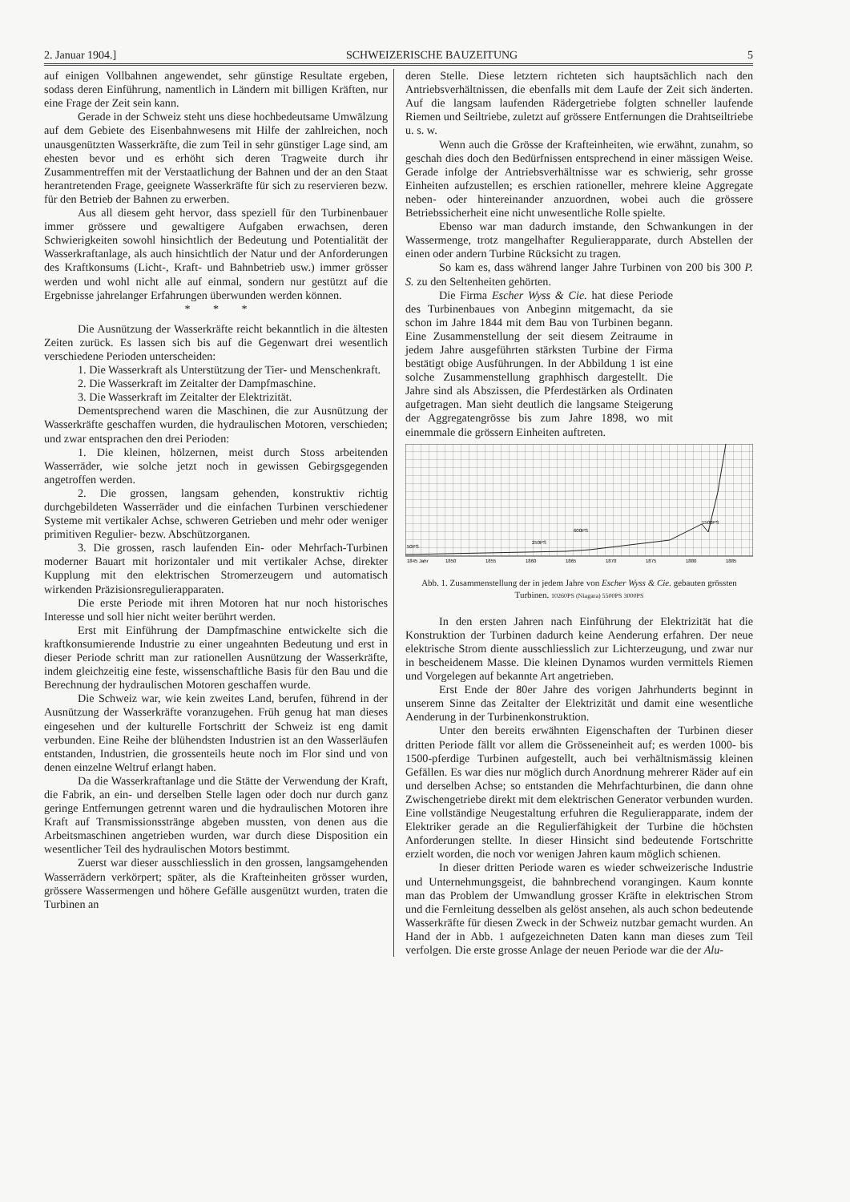2. Januar 1904.] SCHWEIZERISCHE BAUZEITUNG 5
auf einigen Vollbahnen angewendet, sehr günstige Resultate ergeben, sodass deren Einführung, namentlich in Ländern mit billigen Kräften, nur eine Frage der Zeit sein kann.
Gerade in der Schweiz steht uns diese hochbedeutsame Umwälzung auf dem Gebiete des Eisenbahnwesens mit Hilfe der zahlreichen, noch unausgenützten Wasserkräfte, die zum Teil in sehr günstiger Lage sind, am ehesten bevor und es erhöht sich deren Tragweite durch ihr Zusammentreffen mit der Verstaatlichung der Bahnen und der an den Staat herantretenden Frage, geeignete Wasserkräfte für sich zu reservieren bezw. für den Betrieb der Bahnen zu erwerben.
Aus all diesem geht hervor, dass speziell für den Turbinenbauer immer grössere und gewaltigere Aufgaben erwachsen, deren Schwierigkeiten sowohl hinsichtlich der Bedeutung und Potentialität der Wasserkraftanlage, als auch hinsichtlich der Natur und der Anforderungen des Kraftkonsums (Licht-, Kraft- und Bahnbetrieb usw.) immer grösser werden und wohl nicht alle auf einmal, sondern nur gestützt auf die Ergebnisse jahrelanger Erfahrungen überwunden werden können.
* * *
Die Ausnützung der Wasserkräfte reicht bekanntlich in die ältesten Zeiten zurück. Es lassen sich bis auf die Gegenwart drei wesentlich verschiedene Perioden unterscheiden:
1. Die Wasserkraft als Unterstützung der Tier- und Menschenkraft.
2. Die Wasserkraft im Zeitalter der Dampfmaschine.
3. Die Wasserkraft im Zeitalter der Elektrizität.
Dementsprechend waren die Maschinen, die zur Ausnützung der Wasserkräfte geschaffen wurden, die hydraulischen Motoren, verschieden; und zwar entsprachen den drei Perioden:
1. Die kleinen, hölzernen, meist durch Stoss arbeitenden Wasserräder, wie solche jetzt noch in gewissen Gebirgsgegenden angetroffen werden.
2. Die grossen, langsam gehenden, konstruktiv richtig durchgebildeten Wasserräder und die einfachen Turbinen verschiedener Systeme mit vertikaler Achse, schweren Getrieben und mehr oder weniger primitiven Regulier- bezw. Abschützorganen.
3. Die grossen, rasch laufenden Ein- oder Mehrfach-Turbinen moderner Bauart mit horizontaler und mit vertikaler Achse, direkter Kupplung mit den elektrischen Stromerzeugern und automatisch wirkenden Präzisionsregulierapparaten.
Die erste Periode mit ihren Motoren hat nur noch historisches Interesse und soll hier nicht weiter berührt werden.
Erst mit Einführung der Dampfmaschine entwickelte sich die kraftkonsumierende Industrie zu einer ungeahnten Bedeutung und erst in dieser Periode schritt man zur rationellen Ausnützung der Wasserkräfte, indem gleichzeitig eine feste, wissenschaftliche Basis für den Bau und die Berechnung der hydraulischen Motoren geschaffen wurde.
Die Schweiz war, wie kein zweites Land, berufen, führend in der Ausnützung der Wasserkräfte voranzugehen. Früh genug hat man dieses eingesehen und der kulturelle Fortschritt der Schweiz ist eng damit verbunden. Eine Reihe der blühendsten Industrien ist an den Wasserläufen entstanden, Industrien, die grossenteils heute noch im Flor sind und von denen einzelne Weltruf erlangt haben.
Da die Wasserkraftanlage und die Stätte der Verwendung der Kraft, die Fabrik, an ein- und derselben Stelle lagen oder doch nur durch ganz geringe Entfernungen getrennt waren und die hydraulischen Motoren ihre Kraft auf Transmissionsstränge abgeben mussten, von denen aus die Arbeitsmaschinen angetrieben wurden, war durch diese Disposition ein wesentlicher Teil des hydraulischen Motors bestimmt.
Zuerst war dieser ausschliesslich in den grossen, langsamgehenden Wasserrädern verkörpert; später, als die Krafteinheiten grösser wurden, grössere Wassermengen und höhere Gefälle ausgenützt wurden, traten die Turbinen an
deren Stelle. Diese letztern richteten sich hauptsächlich nach den Antriebsverhältnissen, die ebenfalls mit dem Laufe der Zeit sich änderten. Auf die langsam laufenden Rädergetriebe folgten schneller laufende Riemen und Seiltriebe, zuletzt auf grössere Entfernungen die Drahtseiltriebe u. s. w.
Wenn auch die Grösse der Krafteinheiten, wie erwähnt, zunahm, so geschah dies doch den Bedürfnissen entsprechend in einer mässigen Weise. Gerade infolge der Antriebsverhältnisse war es schwierig, sehr grosse Einheiten aufzustellen; es erschien rationeller, mehrere kleine Aggregate neben- oder hintereinander anzuordnen, wobei auch die grössere Betriebssicherheit eine nicht unwesentliche Rolle spielte.
Ebenso war man dadurch imstande, den Schwankungen in der Wassermenge, trotz mangelhafter Regulierapparate, durch Abstellen der einen oder andern Turbine Rücksicht zu tragen.
So kam es, dass während langer Jahre Turbinen von 200 bis 300 P. S. zu den Seltenheiten gehörten.
Die Firma Escher Wyss & Cie. hat diese Periode des Turbinenbaues von Anbeginn mitgemacht, da sie schon im Jahre 1844 mit dem Bau von Turbinen begann. Eine Zusammenstellung der seit diesem Zeitraume in jedem Jahre ausgeführten stärksten Turbine der Firma bestätigt obige Ausführungen. In der Abbildung 1 ist eine solche Zusammenstellung graphhisch dargestellt. Die Jahre sind als Abszissen, die Pferdestärken als Ordinaten aufgetragen. Man sieht deutlich die langsame Steigerung der Aggregatengrösse bis zum Jahre 1898, wo mit einemmale die grössern Einheiten auftreten.
50PS
250PS
600PS
1500PS
1845 Jahr
1850
1855
1860
1865
1870
1875
1880
1885
Abb. 1. Zusammenstellung der in jedem Jahre von Escher Wyss & Cie. gebauten grössten Turbinen. 10260PS (Niagara) 5500PS 3000PS
In den ersten Jahren nach Einführung der Elektrizität hat die Konstruktion der Turbinen dadurch keine Aenderung erfahren. Der neue elektrische Strom diente ausschliesslich zur Lichterzeugung, und zwar nur in bescheidenem Masse. Die kleinen Dynamos wurden vermittels Riemen und Vorgelegen auf bekannte Art angetrieben.
Erst Ende der 80er Jahre des vorigen Jahrhunderts beginnt in unserem Sinne das Zeitalter der Elektrizität und damit eine wesentliche Aenderung in der Turbinenkonstruktion.
Unter den bereits erwähnten Eigenschaften der Turbinen dieser dritten Periode fällt vor allem die Grösseneinheit auf; es werden 1000- bis 1500-pferdige Turbinen aufgestellt, auch bei verhältnismässig kleinen Gefällen. Es war dies nur möglich durch Anordnung mehrerer Räder auf ein und derselben Achse; so entstanden die Mehrfachturbinen, die dann ohne Zwischengetriebe direkt mit dem elektrischen Generator verbunden wurden. Eine vollständige Neugestaltung erfuhren die Regulierapparate, indem der Elektriker gerade an die Regulierfähigkeit der Turbine die höchsten Anforderungen stellte. In dieser Hinsicht sind bedeutende Fortschritte erzielt worden, die noch vor wenigen Jahren kaum möglich schienen.
In dieser dritten Periode waren es wieder schweizerische Industrie und Unternehmungsgeist, die bahnbrechend vorangingen. Kaum konnte man das Problem der Umwandlung grosser Kräfte in elektrischen Strom und die Fernleitung desselben als gelöst ansehen, als auch schon bedeutende Wasserkräfte für diesen Zweck in der Schweiz nutzbar gemacht wurden. An Hand der in Abb. 1 aufgezeichneten Daten kann man dieses zum Teil verfolgen. Die erste grosse Anlage der neuen Periode war die der Alu-